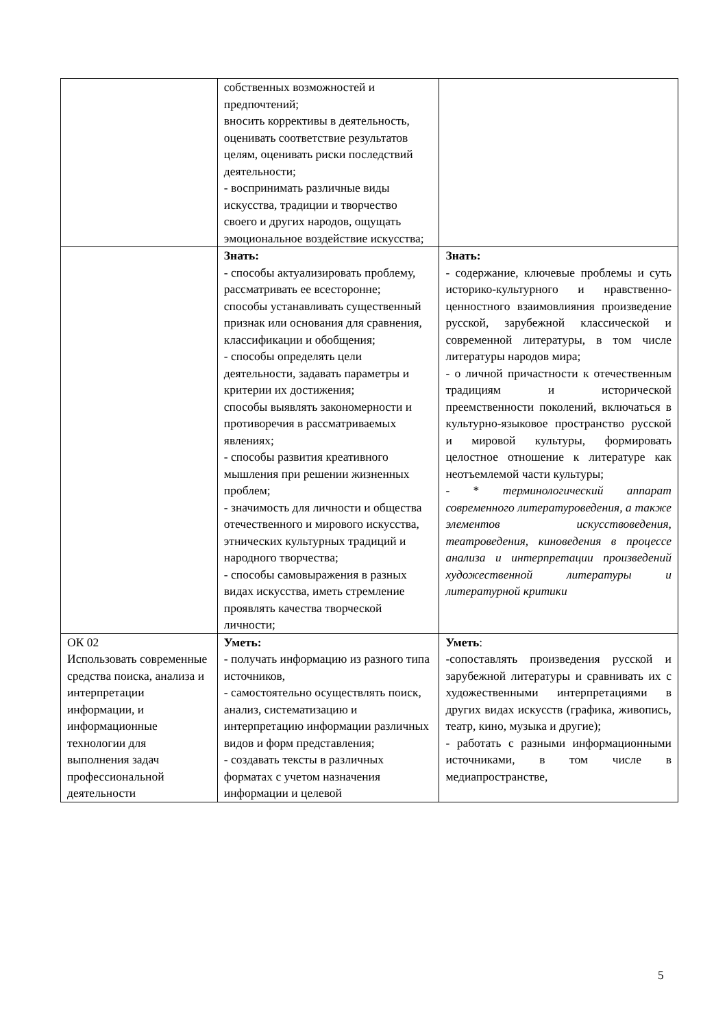| | собственных возможностей и предпочтений; вносить коррективы в деятельность, оценивать соответствие результатов целям, оценивать риски последствий деятельности; - воспринимать различные виды искусства, традиции и творчество своего и других народов, ощущать эмоциональное воздействие искусства; | |
| | Знать: - способы актуализировать проблему, рассматривать ее всесторонне; способы устанавливать существенный признак или основания для сравнения, классификации и обобщения; - способы определять цели деятельности, задавать параметры и критерии их достижения; способы выявлять закономерности и противоречия в рассматриваемых явлениях; - способы развития креативного мышления при решении жизненных проблем; - значимость для личности и общества отечественного и мирового искусства, этнических культурных традиций и народного творчества; - способы самовыражения в разных видах искусства, иметь стремление проявлять качества творческой личности; | Знать: - содержание, ключевые проблемы и суть историко-культурного и нравственно-ценностного взаимовлияния произведение русской, зарубежной классической и современной литературы, в том числе литературы народов мира; - о личной причастности к отечественным традициям и исторической преемственности поколений, включаться в культурно-языковое пространство русской и мировой культуры, формировать целостное отношение к литературе как неотъемлемой части культуры; - * терминологический аппарат современного литературоведения, а также элементов искусствоведения, театроведения, киноведения в процессе анализа и интерпретации произведений художественной литературы и литературной критики |
| ОК 02 Использовать современные средства поиска, анализа и интерпретации информации, и информационные технологии для выполнения задач профессиональной деятельности | Уметь: - получать информацию из разного типа источников, - самостоятельно осуществлять поиск, анализ, систематизацию и интерпретацию информации различных видов и форм представления; - создавать тексты в различных форматах с учетом назначения информации и целевой | Уметь : -сопоставлять произведения русской и зарубежной литературы и сравнивать их с художественными интерпретациями в других видах искусств (графика, живопись, театр, кино, музыка и другие); - работать с разными информационными источниками, в том числе в медиапространстве, |
5